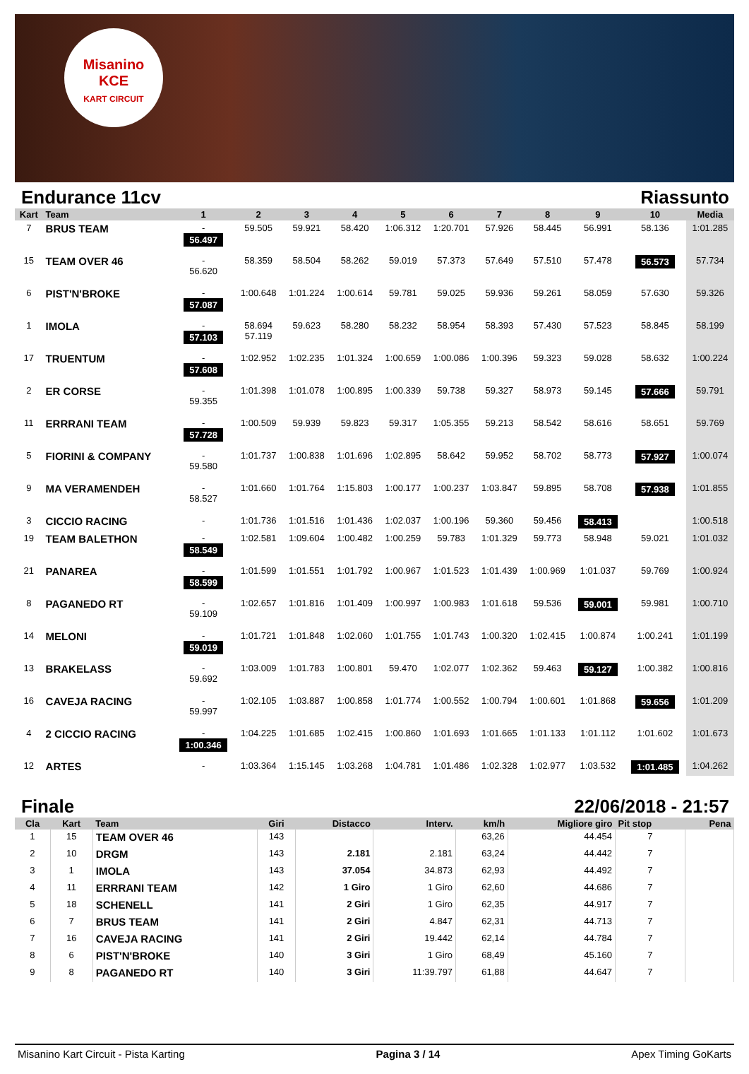Misanino
KCE
KART CIRCUIT
Endurance 11cv Riassunto
| Kart | Team | 1 | 2 | 3 | 4 | 5 | 6 | 7 | 8 | 9 | 10 | Media |
| --- | --- | --- | --- | --- | --- | --- | --- | --- | --- | --- | --- | --- |
| 7 | BRUS TEAM | - 56.497 | 59.505 | 59.921 | 58.420 | 1:06.312 | 1:20.701 | 57.926 | 58.445 | 56.991 | 58.136 | 1:01.285 |
| 15 | TEAM OVER 46 | - 56.620 | 58.359 | 58.504 | 58.262 | 59.019 | 57.373 | 57.649 | 57.510 | 57.478 | 56.573 | 57.734 |
| 6 | PIST'N'BROKE | - 57.087 | 1:00.648 | 1:01.224 | 1:00.614 | 59.781 | 59.025 | 59.936 | 59.261 | 58.059 | 57.630 | 59.326 |
| 1 | IMOLA | - 57.103 | 58.694 57.119 | 59.623 | 58.280 | 58.232 | 58.954 | 58.393 | 57.430 | 57.523 | 58.845 | 58.199 |
| 17 | TRUENTUM | - 57.608 | 1:02.952 | 1:02.235 | 1:01.324 | 1:00.659 | 1:00.086 | 1:00.396 | 59.323 | 59.028 | 58.632 | 1:00.224 |
| 2 | ER CORSE | - 59.355 | 1:01.398 | 1:01.078 | 1:00.895 | 1:00.339 | 59.738 | 59.327 | 58.973 | 59.145 | 57.666 | 59.791 |
| 11 | ERRRANI TEAM | - 57.728 | 1:00.509 | 59.939 | 59.823 | 59.317 | 1:05.355 | 59.213 | 58.542 | 58.616 | 58.651 | 59.769 |
| 5 | FIORINI & COMPANY | - 59.580 | 1:01.737 | 1:00.838 | 1:01.696 | 1:02.895 | 58.642 | 59.952 | 58.702 | 58.773 | 57.927 | 1:00.074 |
| 9 | MA VERAMENDEH | - 58.527 | 1:01.660 | 1:01.764 | 1:15.803 | 1:00.177 | 1:00.237 | 1:03.847 | 59.895 | 58.708 | 57.938 | 1:01.855 |
| 3 | CICCIO RACING | - | 1:01.736 | 1:01.516 | 1:01.436 | 1:02.037 | 1:00.196 | 59.360 | 59.456 | 58.413 | | 1:00.518 |
| 19 | TEAM BALETHON | - 58.549 | 1:02.581 | 1:09.604 | 1:00.482 | 1:00.259 | 59.783 | 1:01.329 | 59.773 | 58.948 | 59.021 | 1:01.032 |
| 21 | PANAREA | - 58.599 | 1:01.599 | 1:01.551 | 1:01.792 | 1:00.967 | 1:01.523 | 1:01.439 | 1:00.969 | 1:01.037 | 59.769 | 1:00.924 |
| 8 | PAGANEDO RT | - 59.109 | 1:02.657 | 1:01.816 | 1:01.409 | 1:00.997 | 1:00.983 | 1:01.618 | 59.536 | 59.001 | 59.981 | 1:00.710 |
| 14 | MELONI | - 59.019 | 1:01.721 | 1:01.848 | 1:02.060 | 1:01.755 | 1:01.743 | 1:00.320 | 1:02.415 | 1:00.874 | 1:00.241 | 1:01.199 |
| 13 | BRAKELASS | - 59.692 | 1:03.009 | 1:01.783 | 1:00.801 | 59.470 | 1:02.077 | 1:02.362 | 59.463 | 59.127 | 1:00.382 | 1:00.816 |
| 16 | CAVEJA RACING | - 59.997 | 1:02.105 | 1:03.887 | 1:00.858 | 1:01.774 | 1:00.552 | 1:00.794 | 1:00.601 | 1:01.868 | 59.656 | 1:01.209 |
| 4 | 2 CICCIO RACING | - 1:00.346 | 1:04.225 | 1:01.685 | 1:02.415 | 1:00.860 | 1:01.693 | 1:01.665 | 1:01.133 | 1:01.112 | 1:01.602 | 1:01.673 |
| 12 | ARTES | - | 1:03.364 | 1:15.145 | 1:03.268 | 1:04.781 | 1:01.486 | 1:02.328 | 1:02.977 | 1:03.532 | 1:01.485 | 1:04.262 |
Finale 22/06/2018 - 21:57
| Cla | Kart | Team | Giri | Distacco | Interv. | km/h | Migliore giro | Pit stop | Pena |
| --- | --- | --- | --- | --- | --- | --- | --- | --- | --- |
| 1 | 15 | TEAM OVER 46 | 143 | | | 63,26 | 44.454 | 7 | |
| 2 | 10 | DRGM | 143 | 2.181 | 2.181 | 63,24 | 44.442 | 7 | |
| 3 | 1 | IMOLA | 143 | 37.054 | 34.873 | 62,93 | 44.492 | 7 | |
| 4 | 11 | ERRRANI TEAM | 142 | 1 Giro | 1 Giro | 62,60 | 44.686 | 7 | |
| 5 | 18 | SCHENELL | 141 | 2 Giri | 1 Giro | 62,35 | 44.917 | 7 | |
| 6 | 7 | BRUS TEAM | 141 | 2 Giri | 4.847 | 62,31 | 44.713 | 7 | |
| 7 | 16 | CAVEJA RACING | 141 | 2 Giri | 19.442 | 62,14 | 44.784 | 7 | |
| 8 | 6 | PIST'N'BROKE | 140 | 3 Giri | 1 Giro | 68,49 | 45.160 | 7 | |
| 9 | 8 | PAGANEDO RT | 140 | 3 Giri | 11:39.797 | 61,88 | 44.647 | 7 | |
Misanino Kart Circuit - Pista Karting Pagina 3 / 14 Apex Timing GoKarts